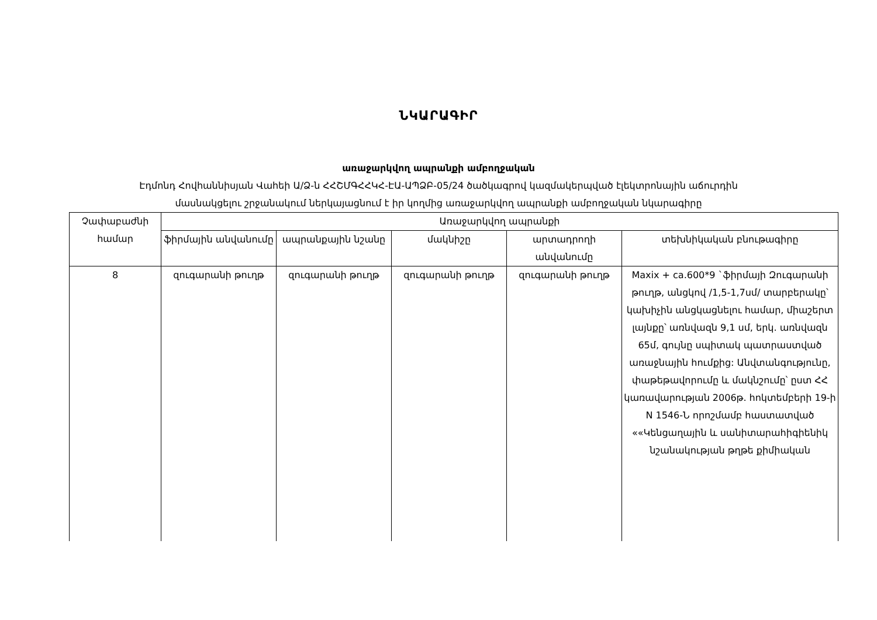ՆԿԱՐԱԳԻՐ
առաջարկվող ապրանքի ամբողջական
Էդմոնդ Հովհաննիսյան Վահեի Ա/Ձ-ն ՀՀՇՄԳՀՀԿՀ-ԷԱ-ԱՊՁԲ-05/24 ծածկագրով կազմակերպված էլեկտրոնային աճուրդին
մասնակցելու շրջանակում ներկայացնում է իր կողմից առաջարկվող ապրանքի ամբողջական նկարագիրը
| Չափաբաժնի համար | Առաջարկվող ապրանքի | | | | |
| --- | --- | --- | --- | --- | --- |
| | ֆիրմային անվանումը | ապրանքային նշանը | մակնիշը | արտադրողի անվանումը | տեխնիկական բնութագիրը |
| 8 | զուգարանի թուղթ | զուգարանի թուղթ | զուգարանի թուղթ | զուգարանի թուղթ | Maxix + ca.600*9 `ֆիրմայի Զուգարանի թուղթ, անցկով /1,5-1,7սմ/ տարբերակը՝ կախիչին անցկացնելու համար, միաշերտ լայնքը՝ առնվազն 9,1 սմ, երկ. առնվազն 65մ, գույնը սպիտակ պատրաստված առաջնային հումքից: Անվտանգությունը, փաթեթավորումը և մակնշումը՝ ըստ ՀՀ կառավարության 2006թ. հոկտեմբերի 19-ի N 1546-Ն որոշմամբ հաստատված ««Կենցաղային և սանիտարահիգիենիկ նշանակության թղթե քիմիական |